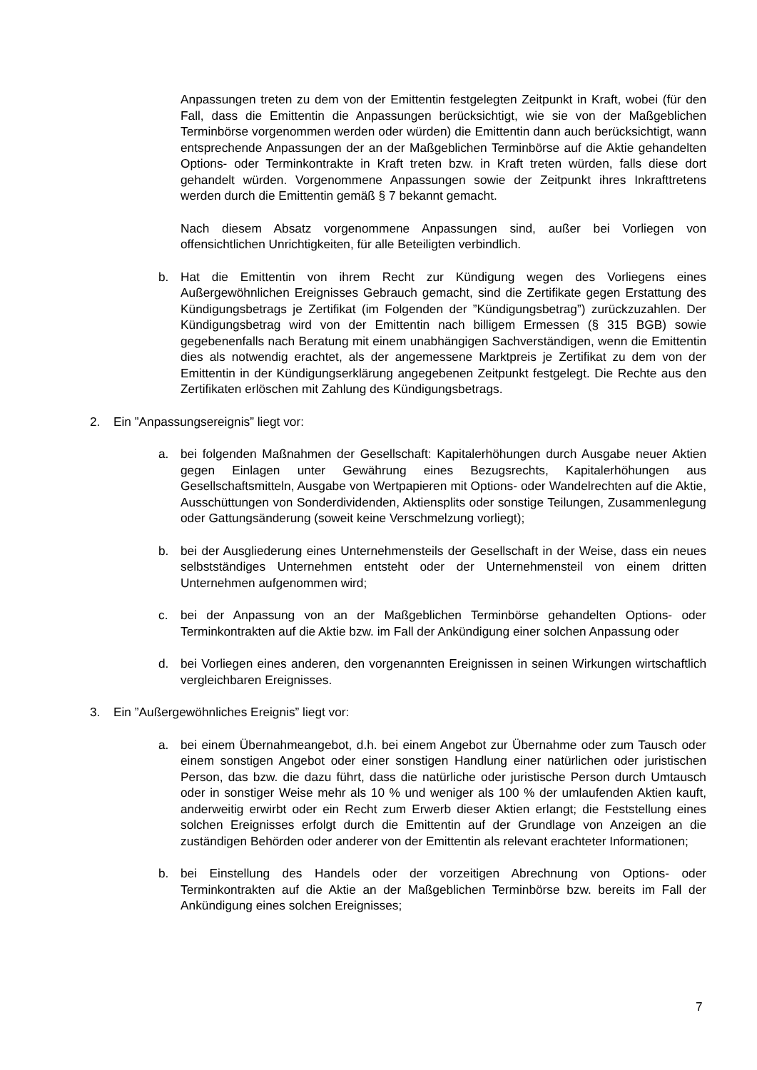Anpassungen treten zu dem von der Emittentin festgelegten Zeitpunkt in Kraft, wobei (für den Fall, dass die Emittentin die Anpassungen berücksichtigt, wie sie von der Maßgeblichen Terminbörse vorgenommen werden oder würden) die Emittentin dann auch berücksichtigt, wann entsprechende Anpassungen der an der Maßgeblichen Terminbörse auf die Aktie gehandelten Options- oder Terminkontrakte in Kraft treten bzw. in Kraft treten würden, falls diese dort gehandelt würden. Vorgenommene Anpassungen sowie der Zeitpunkt ihres Inkrafttretens werden durch die Emittentin gemäß § 7 bekannt gemacht.
Nach diesem Absatz vorgenommene Anpassungen sind, außer bei Vorliegen von offensichtlichen Unrichtigkeiten, für alle Beteiligten verbindlich.
b. Hat die Emittentin von ihrem Recht zur Kündigung wegen des Vorliegens eines Außergewöhnlichen Ereignisses Gebrauch gemacht, sind die Zertifikate gegen Erstattung des Kündigungsbetrags je Zertifikat (im Folgenden der ”Kündigungsbetrag”) zurückzuzahlen. Der Kündigungsbetrag wird von der Emittentin nach billigem Ermessen (§ 315 BGB) sowie gegebenenfalls nach Beratung mit einem unabhängigen Sachverständigen, wenn die Emittentin dies als notwendig erachtet, als der angemessene Marktpreis je Zertifikat zu dem von der Emittentin in der Kündigungserklärung angegebenen Zeitpunkt festgelegt. Die Rechte aus den Zertifikaten erlöschen mit Zahlung des Kündigungsbetrags.
2. Ein ”Anpassungsereignis” liegt vor:
a. bei folgenden Maßnahmen der Gesellschaft: Kapitalerhöhungen durch Ausgabe neuer Aktien gegen Einlagen unter Gewährung eines Bezugsrechts, Kapitalerhöhungen aus Gesellschaftsmitteln, Ausgabe von Wertpapieren mit Options- oder Wandelrechten auf die Aktie, Ausschüttungen von Sonderdividenden, Aktiensplits oder sonstige Teilungen, Zusammenlegung oder Gattungsänderung (soweit keine Verschmelzung vorliegt);
b. bei der Ausgliederung eines Unternehmensteils der Gesellschaft in der Weise, dass ein neues selbstständiges Unternehmen entsteht oder der Unternehmensteil von einem dritten Unternehmen aufgenommen wird;
c. bei der Anpassung von an der Maßgeblichen Terminbörse gehandelten Options- oder Terminkontrakten auf die Aktie bzw. im Fall der Ankündigung einer solchen Anpassung oder
d. bei Vorliegen eines anderen, den vorgenannten Ereignissen in seinen Wirkungen wirtschaftlich vergleichbaren Ereignisses.
3. Ein ”Außergewöhnliches Ereignis” liegt vor:
a. bei einem Übernahmeangebot, d.h. bei einem Angebot zur Übernahme oder zum Tausch oder einem sonstigen Angebot oder einer sonstigen Handlung einer natürlichen oder juristischen Person, das bzw. die dazu führt, dass die natürliche oder juristische Person durch Umtausch oder in sonstiger Weise mehr als 10 % und weniger als 100 % der umlaufenden Aktien kauft, anderweitig erwirbt oder ein Recht zum Erwerb dieser Aktien erlangt; die Feststellung eines solchen Ereignisses erfolgt durch die Emittentin auf der Grundlage von Anzeigen an die zuständigen Behörden oder anderer von der Emittentin als relevant erachteter Informationen;
b. bei Einstellung des Handels oder der vorzeitigen Abrechnung von Options- oder Terminkontrakten auf die Aktie an der Maßgeblichen Terminbörse bzw. bereits im Fall der Ankündigung eines solchen Ereignisses;
7